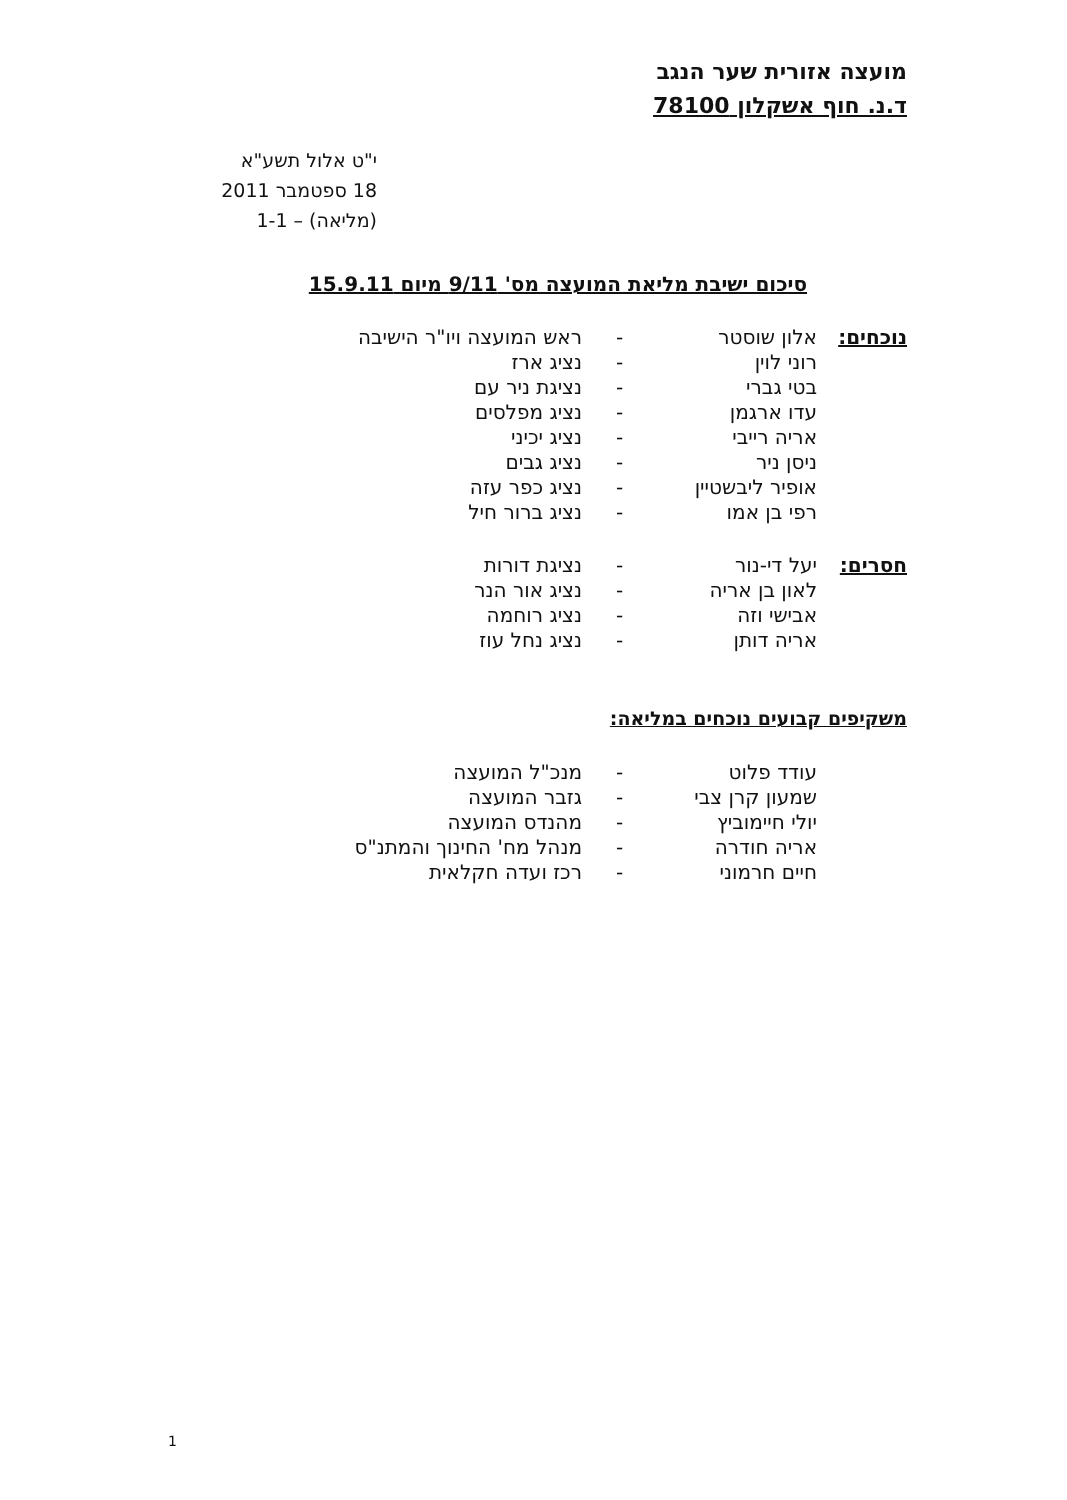מועצה אזורית שער הנגב
ד.נ. חוף אשקלון 78100
י"ט אלול תשע"א
18 ספטמבר 2011
(מליאה) – 1-1
סיכום ישיבת מליאת המועצה מס' 9/11 מיום 15.9.11
| נוכחים: | אלון שוסטר | - | ראש המועצה ויו"ר הישיבה |
| | רוני לוין | - | נציג ארז |
| | בטי גברי | - | נציגת ניר עם |
| | עדו ארגמן | - | נציג מפלסים |
| | אריה רייבי | - | נציג יכיני |
| | ניסן ניר | - | נציג גבים |
| | אופיר ליבשטיין | - | נציג כפר עזה |
| | רפי בן אמו | - | נציג ברור חיל |
| חסרים: | יעל די-נור | - | נציגת דורות |
| | לאון בן אריה | - | נציג אור הנר |
| | אבישי וזה | - | נציג רוחמה |
| | אריה דותן | - | נציג נחל עוז |
משקיפים קבועים נוכחים במליאה:
| | עודד פלוט | - | מנכ"ל המועצה |
| | שמעון קרן צבי | - | גזבר המועצה |
| | יולי חיימוביץ | - | מהנדס המועצה |
| | אריה חודרה | - | מנהל מח' החינוך והמתנ"ס |
| | חיים חרמוני | - | רכז ועדה חקלאית |
1